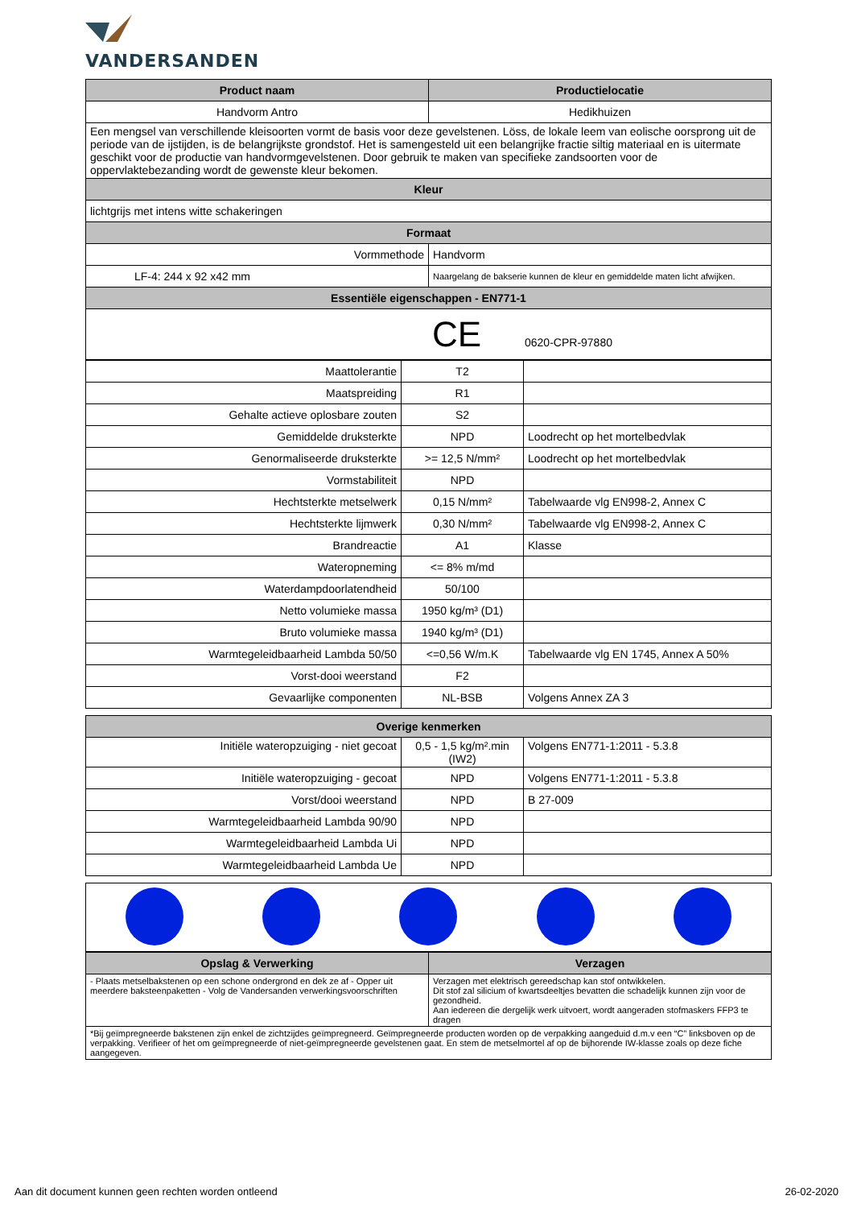VANDERSANDEN
| Product naam | Productielocatie |
| --- | --- |
| Handvorm Antro | Hedikhuizen |
| Een mengsel van verschillende kleisoorten vormt de basis voor deze gevelstenen. Löss, de lokale leem van eolische oorsprong uit de periode van de ijstijden, is de belangrijkste grondstof. Het is samengesteld uit een belangrijke fractie siltig materiaal en is uitermate geschikt voor de productie van handvormgevelstenen. Door gebruik te maken van specifieke zandsoorten voor de oppervlaktebezanding wordt de gewenste kleur bekomen. | |
| Kleur | |
| lichtgrijs met intens witte schakeringen | |
| Formaat | |
| Vormmethode | Handvorm |
| LF-4: 244 x 92 x42 mm | Naargelang de bakserie kunnen de kleur en gemiddelde maten licht afwijken. |
| Essentiële eigenschappen - EN771-1 | |
| CE 0620-CPR-97880 | |
| Maattolerantie | T2 | |
| Maatspreiding | R1 | |
| Gehalte actieve oplosbare zouten | S2 | |
| Gemiddelde druksterkte | NPD | Loodrecht op het mortelbedvlak |
| Genormaliseerde druksterkte | >= 12,5 N/mm² | Loodrecht op het mortelbedvlak |
| Vormstabiliteit | NPD | |
| Hechtsterkte metselwerk | 0,15 N/mm² | Tabelwaarde vlg EN998-2, Annex C |
| Hechtsterkte lijmwerk | 0,30 N/mm² | Tabelwaarde vlg EN998-2, Annex C |
| Brandreactie | A1 | Klasse |
| Wateropneming | <= 8% m/md | |
| Waterdampdoorlatendheid | 50/100 | |
| Netto volumieke massa | 1950 kg/m³ (D1) | |
| Bruto volumieke massa | 1940 kg/m³ (D1) | |
| Warmtegeleidbaarheid Lambda 50/50 | <=0,56 W/m.K | Tabelwaarde vlg EN 1745, Annex A 50% |
| Vorst-dooi weerstand | F2 | |
| Gevaarlijke componenten | NL-BSB | Volgens Annex ZA 3 |
| Overige kenmerken | | |
| --- | --- | --- |
| Initiële wateropzuiging - niet gecoat | 0,5 - 1,5 kg/m².min (IW2) | Volgens EN771-1:2011 - 5.3.8 |
| Initiële wateropzuiging - gecoat | NPD | Volgens EN771-1:2011 - 5.3.8 |
| Vorst/dooi weerstand | NPD | B 27-009 |
| Warmtegeleidbaarheid Lambda 90/90 | NPD | |
| Warmtegeleidbaarheid Lambda Ui | NPD | |
| Warmtegeleidbaarheid Lambda Ue | NPD | |
| Opslag & Verwerking | Verzagen |
| --- | --- |
| - Plaats metselbakstenen op een schone ondergrond en dek ze af - Opper uit meerdere baksteenpaketten - Volg de Vandersanden verwerkingsvoorschriften | Verzagen met elektrisch gereedschap kan stof ontwikkelen. Dit stof zal silicium of kwartsdeeltjes bevatten die schadelijk kunnen zijn voor de gezondheid. Aan iedereen die dergelijk werk uitvoert, wordt aangeraden stofmaskers FFP3 te dragen |
| *Bij geïmpregneerde bakstenen zijn enkel de zichtzijdes geïmpregneerd. Geïmpregneerde producten worden op de verpakking aangeduid d.m.v een “C” linksboven op de verpakking. Verifieer of het om geïmpregneerde of niet-geïmpregneerde gevelstenen gaat. En stem de metselmortel af op de bijhorende IW-klasse zoals op deze fiche aangegeven. | |
Aan dit document kunnen geen rechten worden ontleend 26-02-2020